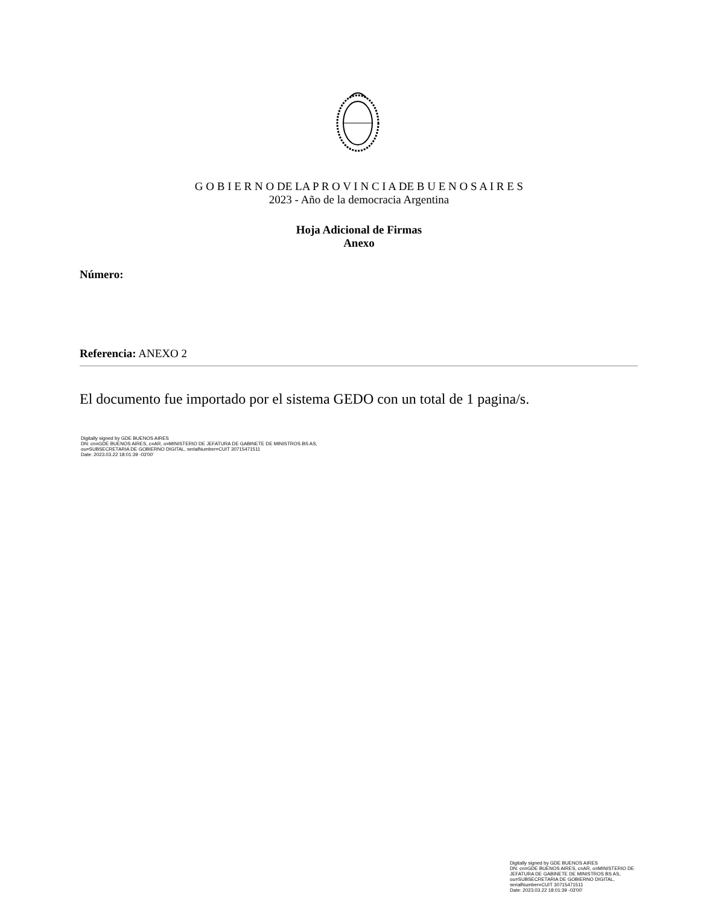G O B I E R N O DE LA P R O V I N C I A DE B U E N O S A I R E S
2023 - Año de la democracia Argentina
Hoja Adicional de Firmas
Anexo
Número:
Referencia: ANEXO 2
El documento fue importado por el sistema GEDO con un total de 1 pagina/s.
Digitally signed by GDE BUENOS AIRES
DN: cn=GDE BUENOS AIRES, c=AR, o=MINISTERIO DE JEFATURA DE GABINETE DE MINISTROS BS AS,
ou=SUBSECRETARIA DE GOBIERNO DIGITAL, serialNumber=CUIT 30715471511
Date: 2023.03.22 18:01:39 -03'00'
Digitally signed by GDE BUENOS AIRES
DN: cn=GDE BUENOS AIRES, c=AR, o=MINISTERIO DE
JEFATURA DE GABINETE DE MINISTROS BS AS,
ou=SUBSECRETARIA DE GOBIERNO DIGITAL,
serialNumber=CUIT 30715471511
Date: 2023.03.22 18:01:39 -03'00'